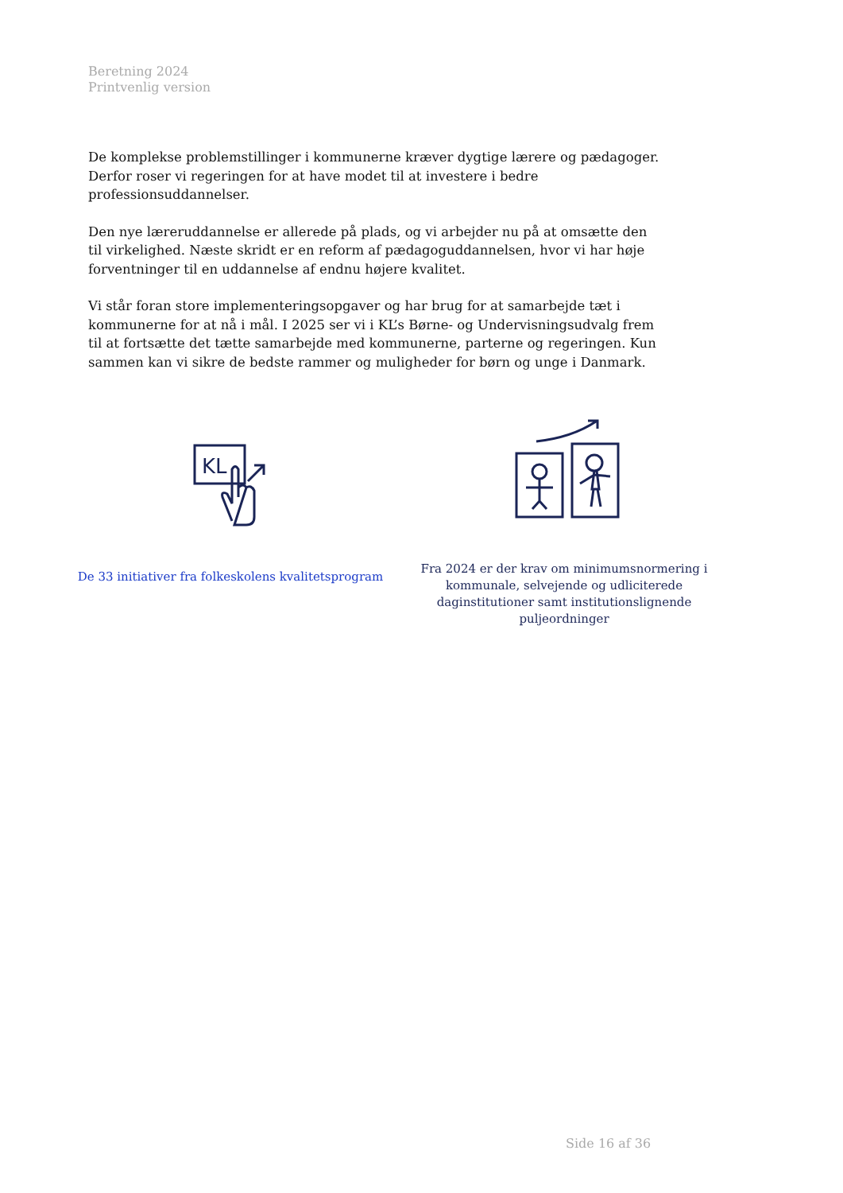Beretning 2024
Printvenlig version
De komplekse problemstillinger i kommunerne kræver dygtige lærere og pædagoger. Derfor roser vi regeringen for at have modet til at investere i bedre professionsuddannelser.
Den nye læreruddannelse er allerede på plads, og vi arbejder nu på at omsætte den til virkelighed. Næste skridt er en reform af pædagoguddannelsen, hvor vi har høje forventninger til en uddannelse af endnu højere kvalitet.
Vi står foran store implementeringsopgaver og har brug for at samarbejde tæt i kommunerne for at nå i mål. I 2025 ser vi i KL’s Børne- og Undervisningsudvalg frem til at fortsætte det tætte samarbejde med kommunerne, parterne og regeringen. Kun sammen kan vi sikre de bedste rammer og muligheder for børn og unge i Danmark.
KL
De 33 initiativer fra folkeskolens kvalitetsprogram
Fra 2024 er der krav om minimumsnormering i kommunale, selvejende og udliciterede daginstitutioner samt institutionslignende puljeordninger
Side 16 af 36